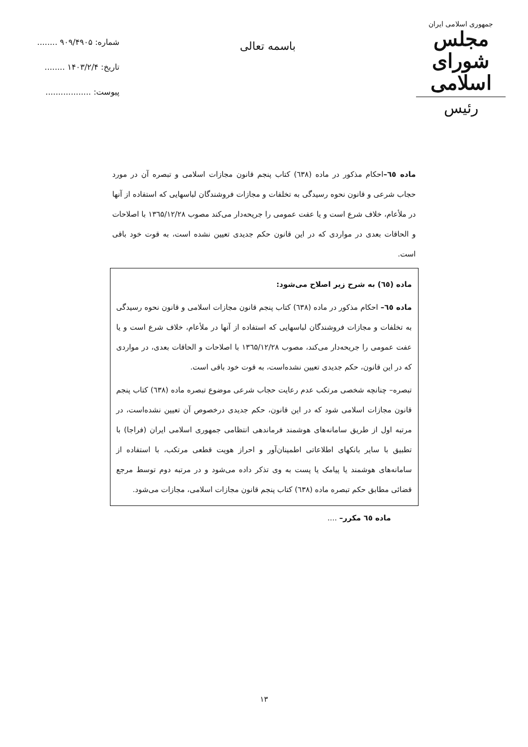جمهوری اسلامی ایران
مجلس شورای اسلامی
رئیس
باسمه تعالی
شماره: ۹۰۹/۴۹۰۵ ........
تاریخ: ۱۴۰۳/۲/۴ ........
پیوست: ..................
ماده ٦٥–احکام مذکور در ماده (٦٣٨) کتاب پنجم قانون مجازات اسلامی و تبصره آن در مورد حجاب شرعی و قانون نحوه رسیدگی به تخلفات و مجازات فروشندگان لباسهایی که استفاده از آنها در ملأعام، خلاف شرع است و یا عفت عمومی را جریحه‌دار می‌کند مصوب ۱۳٦۵/۱۲/۲۸ با اصلاحات و الحاقات بعدی در مواردی که در این قانون حکم جدیدی تعیین نشده است، به قوت خود باقی است.
ماده (٦٥) به شرح زیر اصلاح می‌شود:
ماده ٦٥– احکام مذکور در ماده (٦٣٨) کتاب پنجم قانون مجازات اسلامی و قانون نحوه رسیدگی به تخلفات و مجازات فروشندگان لباسهایی که استفاده از آنها در ملأعام، خلاف شرع است و یا عفت عمومی را جریحه‌دار می‌کند، مصوب ۱۳٦۵/۱۲/۲۸ با اصلاحات و الحاقات بعدی، در مواردی که در این قانون، حکم جدیدی تعیین نشده‌است، به قوت خود باقی است.
تبصره– چنانچه شخصی مرتکب عدم رعایت حجاب شرعی موضوع تبصره ماده (٦٣٨) کتاب پنجم قانون مجازات اسلامی شود که در این قانون، حکم جدیدی درخصوص آن تعیین نشده‌است، در مرتبه اول از طریق سامانه‌های هوشمند فرماندهی انتظامی جمهوری اسلامی ایران (فراجا) با تطبیق با سایر بانکهای اطلاعاتی اطمینان‌آور و احراز هویت قطعی مرتکب، با استفاده از سامانه‌های هوشمند یا پیامک یا پست به وی تذکر داده می‌شود و در مرتبه دوم توسط مرجع قضائی مطابق حکم تبصره ماده (٦٣٨) کتاب پنجم قانون مجازات اسلامی، مجازات می‌شود.
ماده ٦٥ مکرر– ....
۱۳